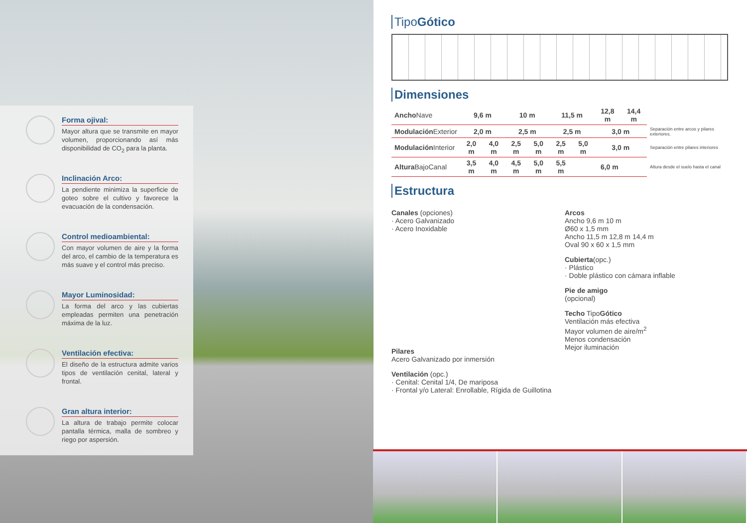Forma ojival:
Mayor altura que se transmite en mayor volumen, proporcionando así más disponibilidad de CO<sub>2</sub> para la planta.
Inclinación Arco:
La pendiente minimiza la superficie de goteo sobre el cultivo y favorece la evacuación de la condensación.
Control medioambiental:
Con mayor volumen de aire y la forma del arco, el cambio de la temperatura es más suave y el control más preciso.
Mayor Luminosidad:
La forma del arco y las cubiertas empleadas permiten una penetración máxima de la luz.
Ventilación efectiva:
El diseño de la estructura admite varios tipos de ventilación cenital, lateral y frontal.
Gran altura interior:
La altura de trabajo permite colocar pantalla térmica, malla de sombreo y riego por aspersión.
TipoGótico
Dimensiones
| Ancho Nave | 9,6 m | | 10 m | | 11,5 m | | 12,8 m | 14,4 m | |
| Modulación Exterior | 2,0 m | | 2,5 m | | 2,5 m | | 3,0 m | | Separación entre arcos y pilares exteriores. |
| Modulación Interior | 2,0 m | 4,0 m | 2,5 m | 5,0 m | 2,5 m | 5,0 m | 3,0 m | | Separación entre pilares interiores |
| Altura BajoCanal | 3,5 m | 4,0 m | 4,5 m | 5,0 m | 5,5 m | 6,0 m | | | Altura desde el suelo hasta el canal |
Estructura
Canales (opciones)
· Acero Galvanizado
· Acero Inoxidable
Pilares
Acero Galvanizado por inmersión
Ventilación (opc.)
· Cenital: Cenital 1/4, De mariposa
· Frontal y/o Lateral: Enrollable, Rígida de Guillotina
Arcos
Ancho 9,6 m 10 m
Ø60 x 1,5 mm
Ancho 11,5 m 12,8 m 14,4 m
Oval 90 x 60 x 1,5 mm
Cubierta(opc.)
· Plástico
· Doble plástico con cámara inflable
Pie de amigo
(opcional)
Techo TipoGótico
Ventilación más efectiva
Mayor volumen de aire/m<sup>2</sup>
Menos condensación
Mejor iluminación